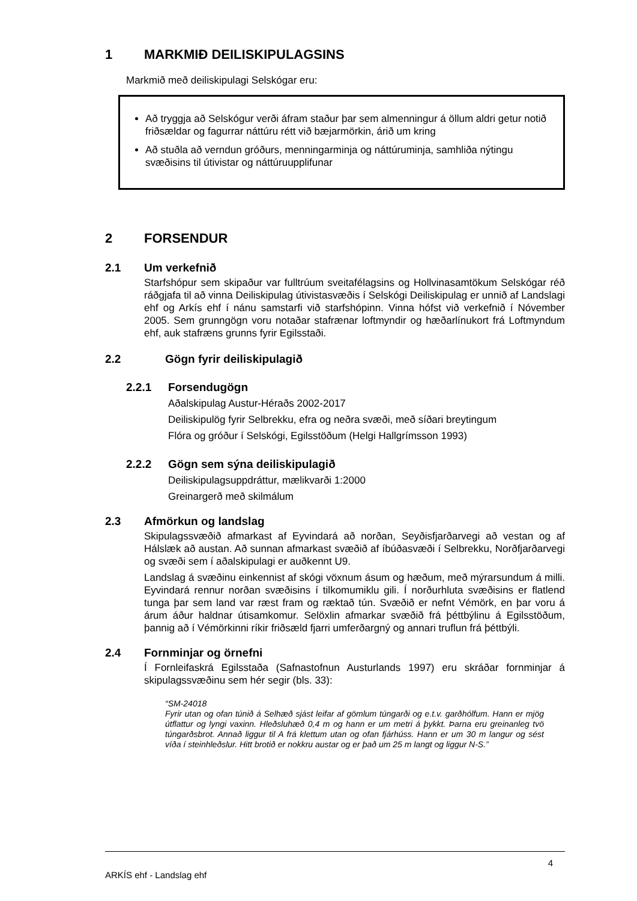1 MARKMIÐ DEILISKIPULAGSINS
Markmið með deiliskipulagi Selskógar eru:
Að tryggja að Selskógur verði áfram staður þar sem almenningur á öllum aldri getur notið friðsældar og fagurrar náttúru rétt við bæjarmörkin, árið um kring
Að stuðla að verndun gróðurs, menningarminja og náttúruminja, samhliða nýtingu svæðisins til útivistar og náttúruupplifunar
2 FORSENDUR
2.1 Um verkefnið
Starfshópur sem skipaður var fulltrúum sveitafélagsins og Hollvinasamtökum Selskógar réð ráðgjafa til að vinna Deiliskipulag útivistasvæðis í Selskógi Deiliskipulag er unnið af Landslagi ehf og Arkís ehf í nánu samstarfi við starfshópinn. Vinna hófst við verkefnið í Nóvember 2005. Sem grunngögn voru notaðar stafrænar loftmyndir og hæðarlínukort frá Loftmyndum ehf, auk stafræns grunns fyrir Egilsstaði.
2.2 Gögn fyrir deiliskipulagið
2.2.1 Forsendugögn
Aðalskipulag Austur-Héraðs 2002-2017
Deiliskipulög fyrir Selbrekku, efra og neðra svæði, með síðari breytingum
Flóra og gróður í Selskógi, Egilsstöðum (Helgi Hallgrímsson 1993)
2.2.2 Gögn sem sýna deiliskipulagið
Deiliskipulagsuppdráttur, mælikvarði 1:2000
Greinargerð með skilmálum
2.3 Afmörkun og landslag
Skipulagssvæðið afmarkast af Eyvindará að norðan, Seyðisfjarðarvegi að vestan og af Hálslæk að austan. Að sunnan afmarkast svæðið af íbúðasvæði í Selbrekku, Norðfjarðarvegi og svæði sem í aðalskipulagi er auðkennt U9.
Landslag á svæðinu einkennist af skógi vöxnum ásum og hæðum, með mýrarsundum á milli. Eyvindará rennur norðan svæðisins í tilkomumiklu gili. Í norðurhluta svæðisins er flatlend tunga þar sem land var ræst fram og ræktað tún. Svæðið er nefnt Vémörk, en þar voru á árum áður haldnar útisamkomur. Selöxlin afmarkar svæðið frá þéttbýlinu á Egilsstöðum, þannig að í Vémörkinni ríkir friðsæld fjarri umferðargný og annari truflun frá þéttbýli.
2.4 Fornminjar og örnefni
Í Fornleifaskrá Egilsstaða (Safnastofnun Austurlands 1997) eru skráðar fornminjar á skipulagssvæðinu sem hér segir (bls. 33):
“SM-24018
Fyrir utan og ofan túnið á Selhæð sjást leifar af gömlum túngarði og e.t.v. garðhólfum. Hann er mjög útflattur og lyngi vaxinn. Hleðsluhæð 0,4 m og hann er um metri á þykkt. Þarna eru greinanleg tvö túngarðsbrot. Annað liggur til A frá klettum utan og ofan fjárhúss. Hann er um 30 m langur og sést víða í steinhleðslur. Hitt brotið er nokkru austar og er það um 25 m langt og liggur N-S.”
ARKÍS ehf - Landslag ehf 4